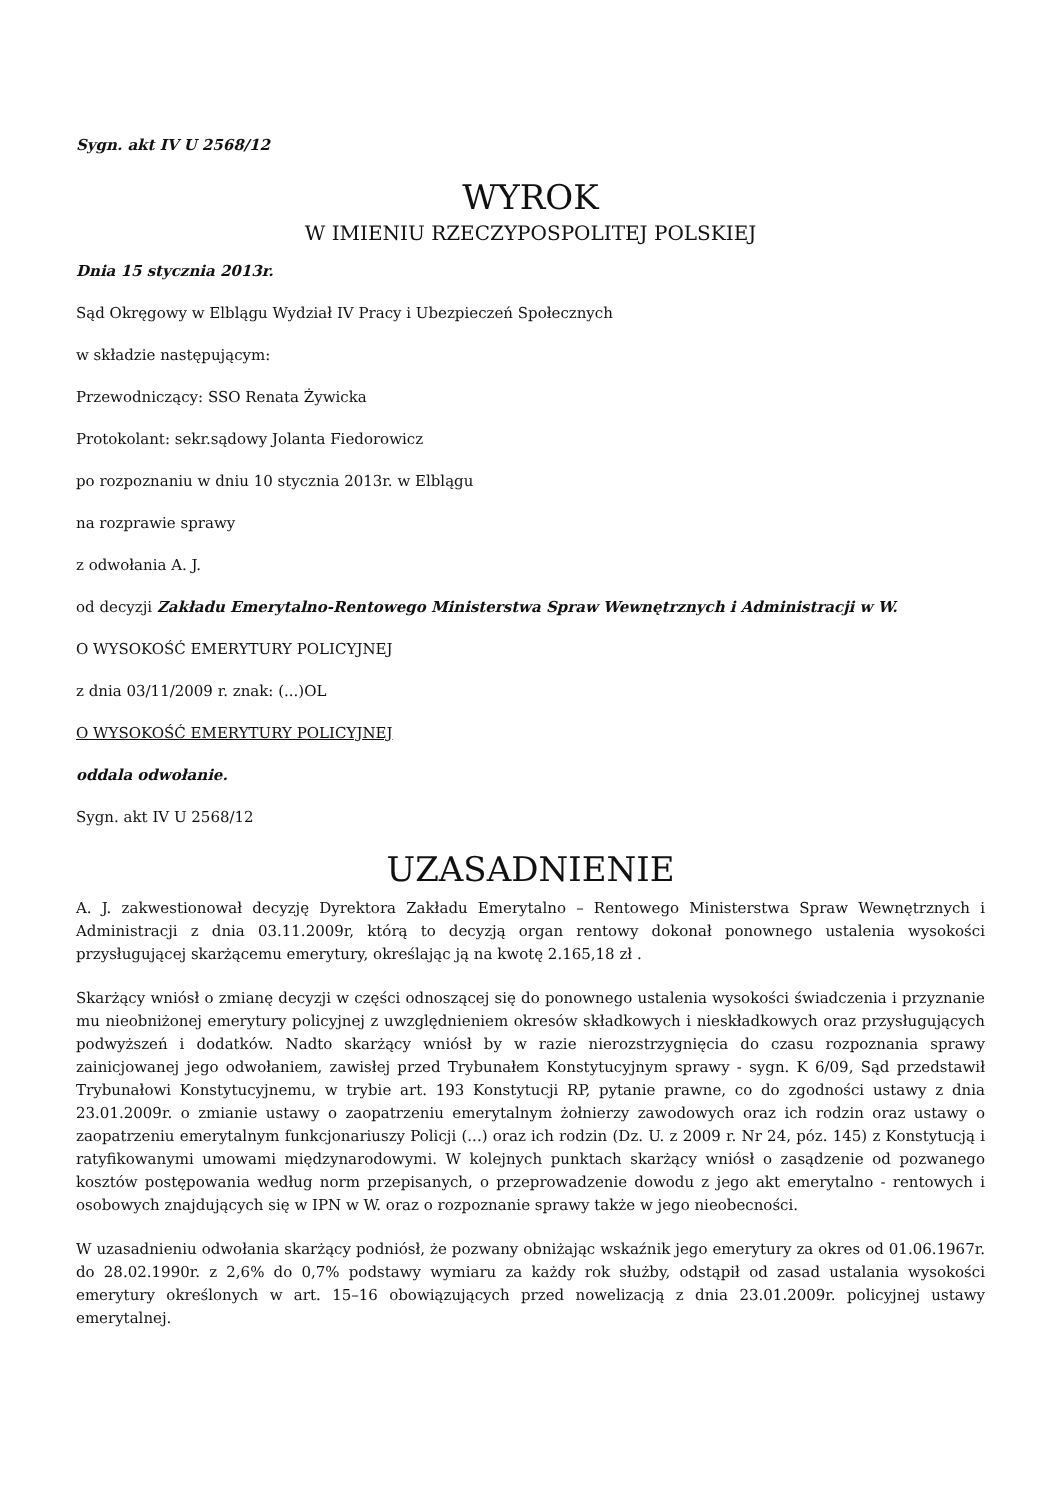Sygn. akt IV U 2568/12
WYROK
W IMIENIU RZECZYPOSPOLITEJ POLSKIEJ
Dnia 15 stycznia 2013r.
Sąd Okręgowy w Elblągu Wydział IV Pracy i Ubezpieczeń Społecznych
w składzie następującym:
Przewodniczący: SSO Renata Żywicka
Protokolant: sekr.sądowy Jolanta Fiedorowicz
po rozpoznaniu w dniu 10 stycznia 2013r. w Elblągu
na rozprawie sprawy
z odwołania A. J.
od decyzji Zakładu Emerytalno-Rentowego Ministerstwa Spraw Wewnętrznych i Administracji w W.
O WYSOKOŚĆ EMERYTURY POLICYJNEJ
z dnia 03/11/2009 r. znak: (...)OL
O WYSOKOŚĆ EMERYTURY POLICYJNEJ
oddala odwołanie.
Sygn. akt IV U 2568/12
UZASADNIENIE
A. J. zakwestionował decyzję Dyrektora Zakładu Emerytalno – Rentowego Ministerstwa Spraw Wewnętrznych i Administracji z dnia 03.11.2009r, którą to decyzją organ rentowy dokonał ponownego ustalenia wysokości przysługującej skarżącemu emerytury, określając ją na kwotę 2.165,18 zł .
Skarżący wniósł o zmianę decyzji w części odnoszącej się do ponownego ustalenia wysokości świadczenia i przyznanie mu nieobniżonej emerytury policyjnej z uwzględnieniem okresów składkowych i nieskładkowych oraz przysługujących podwyższeń i dodatków. Nadto skarżący wniósł by w razie nierozstrzygnięcia do czasu rozpoznania sprawy zainicjowanej jego odwołaniem, zawisłej przed Trybunałem Konstytucyjnym sprawy - sygn. K 6/09, Sąd przedstawił Trybunałowi Konstytucyjnemu, w trybie art. 193 Konstytucji RP, pytanie prawne, co do zgodności ustawy z dnia 23.01.2009r. o zmianie ustawy o zaopatrzeniu emerytalnym żołnierzy zawodowych oraz ich rodzin oraz ustawy o zaopatrzeniu emerytalnym funkcjonariuszy Policji (...) oraz ich rodzin (Dz. U. z 2009 r. Nr 24, póz. 145) z Konstytucją i ratyfikowanymi umowami międzynarodowymi. W kolejnych punktach skarżący wniósł o zasądzenie od pozwanego kosztów postępowania według norm przepisanych, o przeprowadzenie dowodu z jego akt emerytalno - rentowych i osobowych znajdujących się w IPN w W. oraz o rozpoznanie sprawy także w jego nieobecności.
W uzasadnieniu odwołania skarżący podniósł, że pozwany obniżając wskaźnik jego emerytury za okres od 01.06.1967r. do 28.02.1990r. z 2,6% do 0,7% podstawy wymiaru za każdy rok służby, odstąpił od zasad ustalania wysokości emerytury określonych w art. 15–16 obowiązujących przed nowelizacją z dnia 23.01.2009r. policyjnej ustawy emerytalnej.